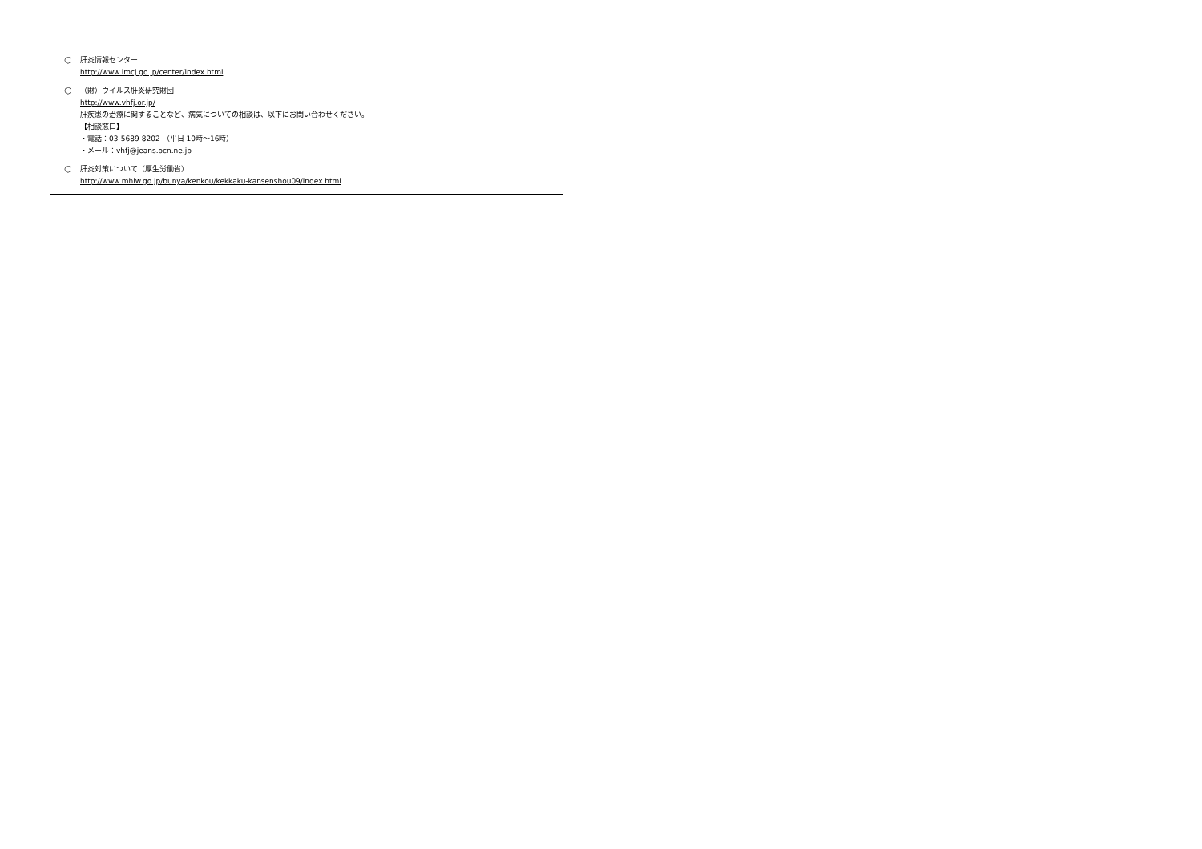○
肝炎情報センター
http://www.imcj.go.jp/center/index.html
○
（財）ウイルス肝炎研究財団
http://www.vhfj.or.jp/
肝疾患の治療に関することなど、病気についての相談は、以下にお問い合わせください。
【相談窓口】
・電話：03-5689-8202 （平日 10時～16時）
・メール：vhfj@jeans.ocn.ne.jp
○
肝炎対策について（厚生労働省）
http://www.mhlw.go.jp/bunya/kenkou/kekkaku-kansenshou09/index.html